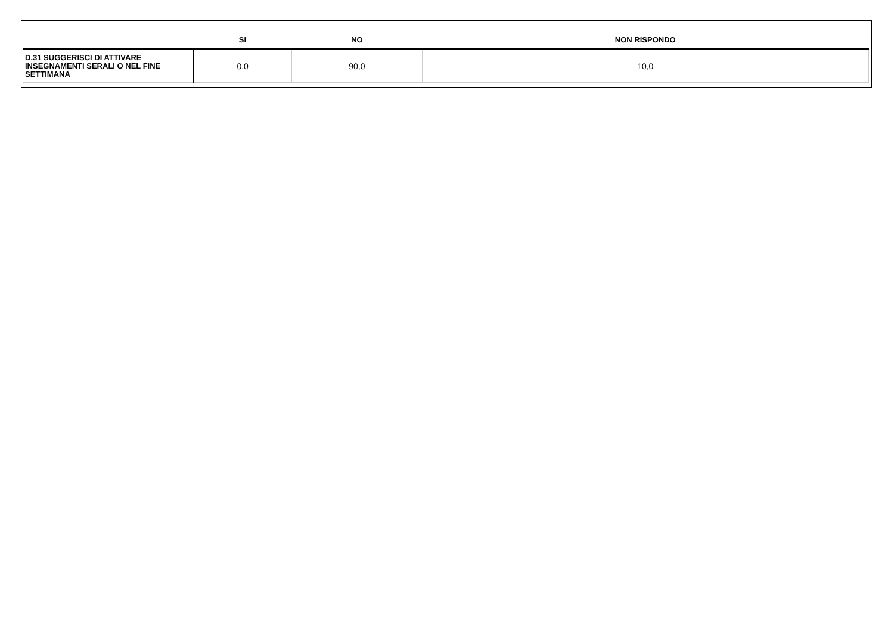| | SI | NO | NON RISPONDO |
| --- | --- | --- | --- |
| D.31 SUGGERISCI DI ATTIVARE INSEGNAMENTI SERALI O NEL FINE SETTIMANA | 0,0 | 90,0 | 10,0 |